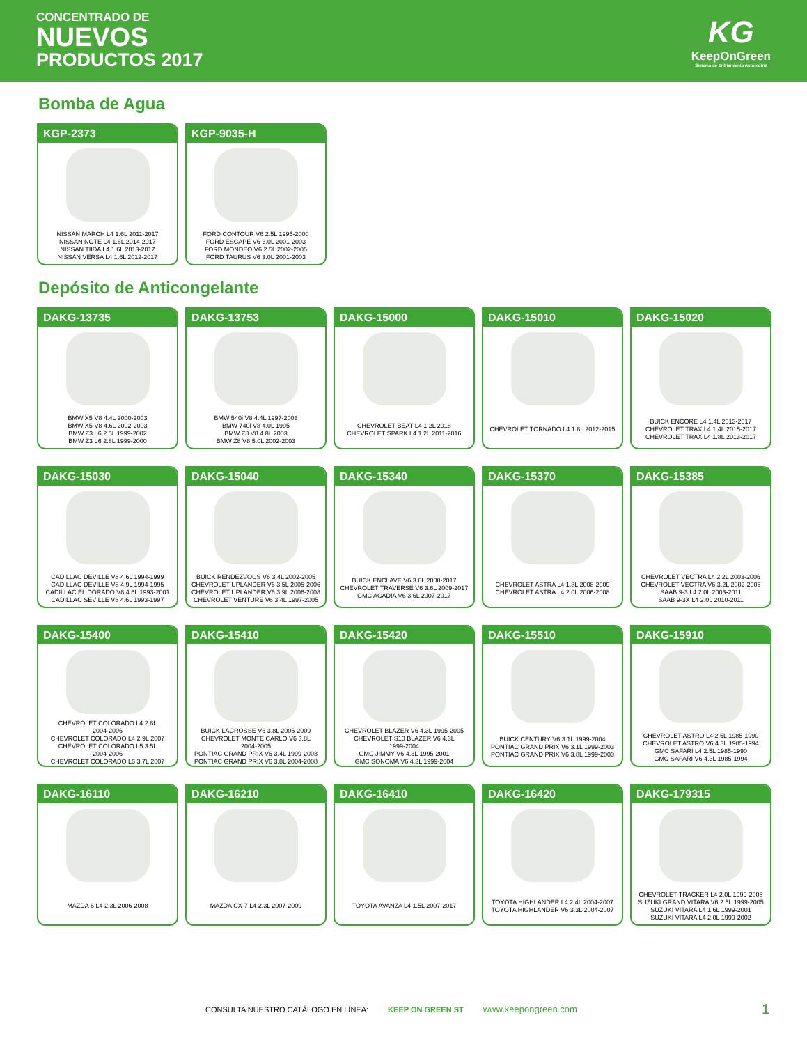CONCENTRADO DE
NUEVOS
PRODUCTOS 2017
KG
KeepOnGreen
Sistema de Enfriamiento Automotriz
Bomba de Agua
KGP-2373
NISSAN MARCH L4 1.6L 2011-2017
NISSAN NOTE L4 1.6L 2014-2017
NISSAN TIIDA L4 1.6L 2013-2017
NISSAN VERSA L4 1.6L 2012-2017
KGP-9035-H
FORD CONTOUR V6 2.5L 1995-2000
FORD ESCAPE V6 3.0L 2001-2003
FORD MONDEO V6 2.5L 2002-2005
FORD TAURUS V6 3.0L 2001-2003
Depósito de Anticongelante
DAKG-13735
BMW X5 V8 4.4L 2000-2003
BMW X5 V8 4.6L 2002-2003
BMW Z3 L6 2.5L 1999-2002
BMW Z3 L6 2.8L 1999-2000
DAKG-13753
BMW 540i V8 4.4L 1997-2003
BMW 740i V8 4.0L 1995
BMW Z8 V8 4.8L 2003
BMW Z8 V8 5.0L 2002-2003
DAKG-15000
CHEVROLET BEAT L4 1.2L 2018
CHEVROLET SPARK L4 1.2L 2011-2016
DAKG-15010
CHEVROLET TORNADO L4 1.8L 2012-2015
DAKG-15020
BUICK ENCORE L4 1.4L 2013-2017
CHEVROLET TRAX L4 1.4L 2015-2017
CHEVROLET TRAX L4 1.8L 2013-2017
DAKG-15030
CADILLAC DEVILLE V8 4.6L 1994-1999
CADILLAC DEVILLE V8 4.9L 1994-1995
CADILLAC EL DORADO V8 4.6L 1993-2001
CADILLAC SEVILLE V8 4.6L 1993-1997
DAKG-15040
BUICK RENDEZVOUS V6 3.4L 2002-2005
CHEVROLET UPLANDER V6 3.5L 2005-2006
CHEVROLET UPLANDER V6 3.9L 2006-2008
CHEVROLET VENTURE V6 3.4L 1997-2005
DAKG-15340
BUICK ENCLAVE V6 3.6L 2008-2017
CHEVROLET TRAVERSE V6 3.6L 2009-2017
GMC ACADIA V6 3.6L 2007-2017
DAKG-15370
CHEVROLET ASTRA L4 1.8L 2008-2009
CHEVROLET ASTRA L4 2.0L 2006-2008
DAKG-15385
CHEVROLET VECTRA L4 2.2L 2003-2006
CHEVROLET VECTRA V6 3.2L 2002-2005
SAAB 9-3 L4 2.0L 2003-2011
SAAB 9-3X L4 2.0L 2010-2011
DAKG-15400
CHEVROLET COLORADO L4 2.8L
2004-2006
CHEVROLET COLORADO L4 2.9L 2007
CHEVROLET COLORADO L5 3.5L
2004-2006
CHEVROLET COLORADO L5 3.7L 2007
DAKG-15410
BUICK LACROSSE V6 3.8L 2005-2009
CHEVROLET MONTE CARLO V6 3.8L
2004-2005
PONTIAC GRAND PRIX V6 3.4L 1999-2003
PONTIAC GRAND PRIX V6 3.8L 2004-2008
DAKG-15420
CHEVROLET BLAZER V6 4.3L 1995-2005
CHEVROLET S10 BLAZER V6 4.3L
1999-2004
GMC JIMMY V6 4.3L 1995-2001
GMC SONOMA V6 4.3L 1999-2004
DAKG-15510
BUICK CENTURY V6 3.1L 1999-2004
PONTIAC GRAND PRIX V6 3.1L 1999-2003
PONTIAC GRAND PRIX V6 3.8L 1999-2003
DAKG-15910
CHEVROLET ASTRO L4 2.5L 1985-1990
CHEVROLET ASTRO V6 4.3L 1985-1994
GMC SAFARI L4 2.5L 1985-1990
GMC SAFARI V6 4.3L 1985-1994
DAKG-16110
MAZDA 6 L4 2.3L 2006-2008
DAKG-16210
MAZDA CX-7 L4 2.3L 2007-2009
DAKG-16410
TOYOTA AVANZA L4 1.5L 2007-2017
DAKG-16420
TOYOTA HIGHLANDER L4 2.4L 2004-2007
TOYOTA HIGHLANDER V6 3.3L 2004-2007
DAKG-179315
CHEVROLET TRACKER L4 2.0L 1999-2008
SUZUKI GRAND VITARA V6 2.5L 1999-2005
SUZUKI VITARA L4 1.6L 1999-2001
SUZUKI VITARA L4 2.0L 1999-2002
CONSULTA NUESTRO CATÁLOGO EN LÍNEA: KEEP ON GREEN ST www.keepongreen.com 1